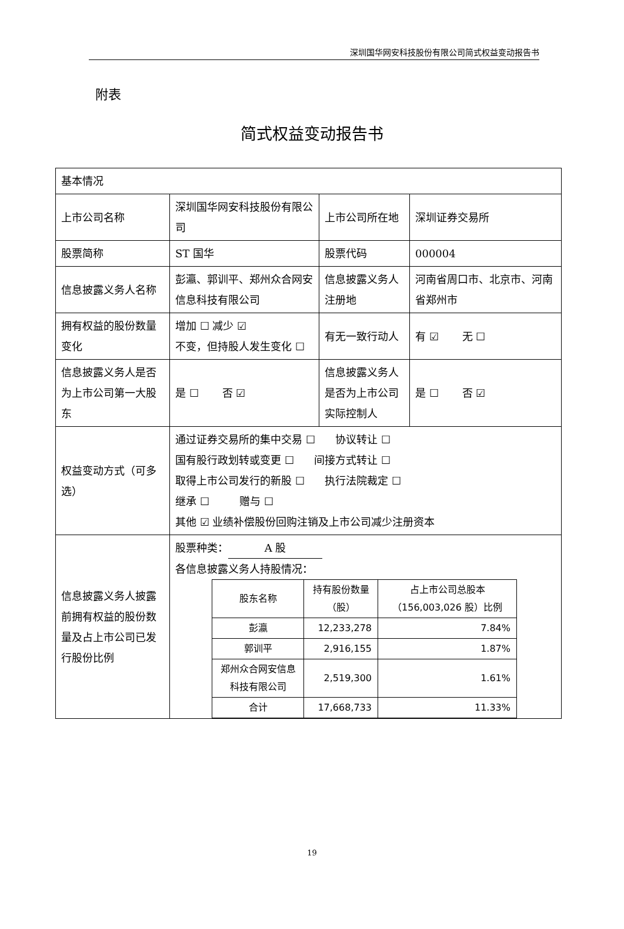深圳国华网安科技股份有限公司简式权益变动报告书
附表
简式权益变动报告书
| 基本情况 | | | |
| 上市公司名称 | 深圳国华网安科技股份有限公司 | 上市公司所在地 | 深圳证券交易所 |
| 股票简称 | ST 国华 | 股票代码 | 000004 |
| 信息披露义务人名称 | 彭瀛、郭训平、郑州众合网安信息科技有限公司 | 信息披露义务人注册地 | 河南省周口市、北京市、河南省郑州市 |
| 拥有权益的股份数量变化 | 增加 ☐ 减少 ☑ 不变，但持股人发生变化 ☐ | 有无一致行动人 | 有 ☑ 无 ☐ |
| 信息披露义务人是否为上市公司第一大股东 | 是 ☐ 否 ☑ | 信息披露义务人是否为上市公司实际控制人 | 是 ☐ 否 ☑ |
| 权益变动方式（可多选） | 通过证券交易所的集中交易 ☐ 协议转让 ☐ 国有股行政划转或变更 ☐ 间接方式转让 ☐ 取得上市公司发行的新股 ☐ 执行法院裁定 ☐ 继承 ☐ 赠与 ☐ 其他 ☑ 业绩补偿股份回购注销及上市公司减少注册资本 | | |
| 信息披露义务人披露前拥有权益的股份数量及占上市公司已发行股份比例 | 股票种类： A 股 各信息披露义务人持股情况： / 股东名称 / 持有股份数量（股） / 占上市公司总股本（156,003,026 股）比例 / / --- / --- / --- / / 彭瀛 / 12,233,278 / 7.84% / / 郭训平 / 2,916,155 / 1.87% / / 郑州众合网安信息科技有限公司 / 2,519,300 / 1.61% / / 合计 / 17,668,733 / 11.33% / | | |
19